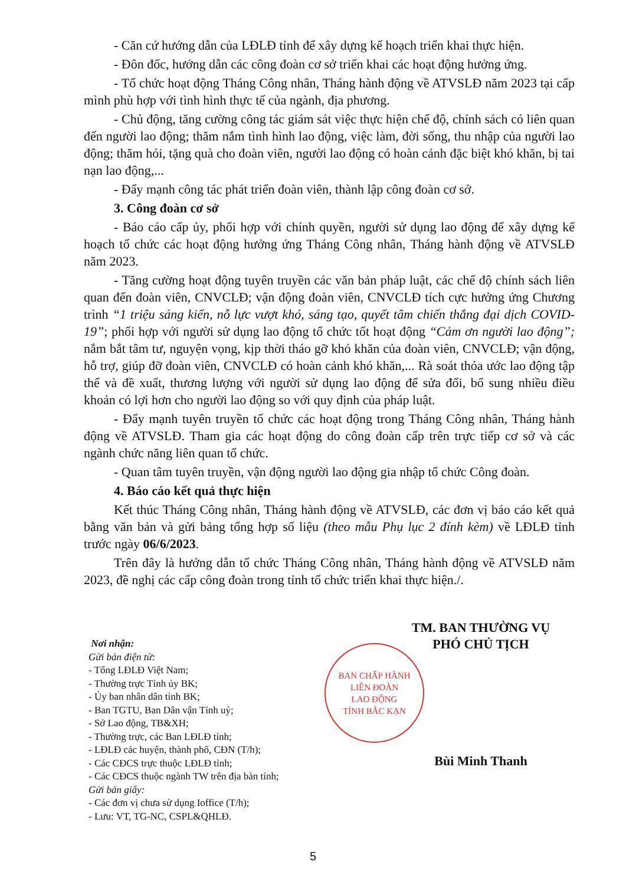- Căn cứ hướng dẫn của LĐLĐ tỉnh để xây dựng kế hoạch triển khai thực hiện.
- Đôn đốc, hướng dẫn các công đoàn cơ sở triển khai các hoạt động hưởng ứng.
- Tổ chức hoạt động Tháng Công nhân, Tháng hành động về ATVSLĐ năm 2023 tại cấp mình phù hợp với tình hình thực tế của ngành, địa phương.
- Chủ động, tăng cường công tác giám sát việc thực hiện chế độ, chính sách có liên quan đến người lao động; thăm nắm tình hình lao động, việc làm, đời sống, thu nhập của người lao động; thăm hỏi, tặng quà cho đoàn viên, người lao động có hoàn cảnh đặc biệt khó khăn, bị tai nạn lao động,...
- Đẩy mạnh công tác phát triển đoàn viên, thành lập công đoàn cơ sở.
3. Công đoàn cơ sở
- Báo cáo cấp ủy, phối hợp với chính quyền, người sử dụng lao động để xây dựng kế hoạch tổ chức các hoạt động hưởng ứng Tháng Công nhân, Tháng hành động về ATVSLĐ năm 2023.
- Tăng cường hoạt động tuyên truyền các văn bản pháp luật, các chế độ chính sách liên quan đến đoàn viên, CNVCLĐ; vận động đoàn viên, CNVCLĐ tích cực hưởng ứng Chương trình “1 triệu sáng kiến, nỗ lực vượt khó, sáng tạo, quyết tâm chiến thắng đại dịch COVID-19”; phối hợp với người sử dụng lao động tổ chức tốt hoạt động “Cảm ơn người lao động”; nắm bắt tâm tư, nguyện vọng, kịp thời tháo gỡ khó khăn của đoàn viên, CNVCLĐ; vận động, hỗ trợ, giúp đỡ đoàn viên, CNVCLĐ có hoàn cảnh khó khăn,... Rà soát thỏa ước lao động tập thể và đề xuất, thương lượng với người sử dụng lao động để sửa đổi, bổ sung nhiều điều khoản có lợi hơn cho người lao động so với quy định của pháp luật.
- Đẩy mạnh tuyên truyền tổ chức các hoạt động trong Tháng Công nhân, Tháng hành động về ATVSLĐ. Tham gia các hoạt động do công đoàn cấp trên trực tiếp cơ sở và các ngành chức năng liên quan tổ chức.
- Quan tâm tuyên truyền, vận động người lao động gia nhập tổ chức Công đoàn.
4. Báo cáo kết quả thực hiện
Kết thúc Tháng Công nhân, Tháng hành động về ATVSLĐ, các đơn vị báo cáo kết quả bằng văn bản và gửi bảng tổng hợp số liệu (theo mẫu Phụ lục 2 đính kèm) về LĐLĐ tỉnh trước ngày 06/6/2023.
Trên đây là hướng dẫn tổ chức Tháng Công nhân, Tháng hành động về ATVSLĐ năm 2023, đề nghị các cấp công đoàn trong tỉnh tổ chức triển khai thực hiện./.
Nơi nhận:
Gửi bản điện tử:
- Tổng LĐLĐ Việt Nam;
- Thường trực Tỉnh ủy BK;
- Ủy ban nhân dân tỉnh BK;
- Ban TGTU, Ban Dân vận Tỉnh uỷ;
- Sở Lao động, TB&XH;
- Thường trực, các Ban LĐLĐ tỉnh;
- LĐLĐ các huyện, thành phố, CĐN (T/h);
- Các CĐCS trực thuộc LĐLĐ tỉnh;
- Các CĐCS thuộc ngành TW trên địa bàn tỉnh;
Gửi bản giấy:
- Các đơn vị chưa sử dụng Ioffice (T/h);
- Lưu: VT, TG-NC, CSPL&QHLĐ.
TM. BAN THƯỜNG VỤ
PHÓ CHỦ TỊCH
BAN CHẤP HÀNH
LIÊN ĐOÀN
LAO ĐỘNG
TỈNH BẮC KẠN
Bùi Minh Thanh
5